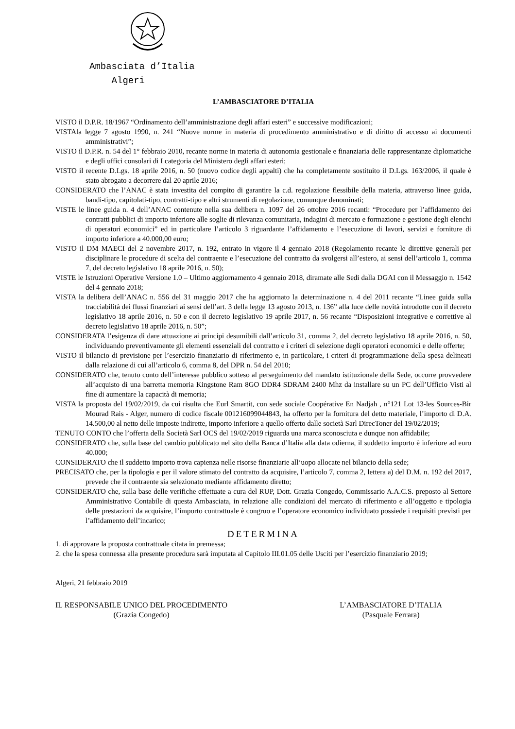Ambasciata d’Italia
Algeri
L’AMBASCIATORE D’ITALIA
VISTO il D.P.R. 18/1967 “Ordinamento dell’amministrazione degli affari esteri” e successive modificazioni;
VISTAla legge 7 agosto 1990, n. 241 “Nuove norme in materia di procedimento amministrativo e di diritto di accesso ai documenti amministrativi”;
VISTO il D.P.R. n. 54 del 1° febbraio 2010, recante norme in materia di autonomia gestionale e finanziaria delle rappresentanze diplomatiche e degli uffici consolari di I categoria del Ministero degli affari esteri;
VISTO il recente D.Lgs. 18 aprile 2016, n. 50 (nuovo codice degli appalti) che ha completamente sostituito il D.Lgs. 163/2006, il quale è stato abrogato a decorrere dal 20 aprile 2016;
CONSIDERATO che l’ANAC è stata investita del compito di garantire la c.d. regolazione flessibile della materia, attraverso linee guida, bandi-tipo, capitolati-tipo, contratti-tipo e altri strumenti di regolazione, comunque denominati;
VISTE le linee guida n. 4 dell’ANAC contenute nella sua delibera n. 1097 del 26 ottobre 2016 recanti: “Procedure per l’affidamento dei contratti pubblici di importo inferiore alle soglie di rilevanza comunitaria, indagini di mercato e formazione e gestione degli elenchi di operatori economici” ed in particolare l’articolo 3 riguardante l’affidamento e l’esecuzione di lavori, servizi e forniture di importo inferiore a 40.000,00 euro;
VISTO il DM MAECI del 2 novembre 2017, n. 192, entrato in vigore il 4 gennaio 2018 (Regolamento recante le direttive generali per disciplinare le procedure di scelta del contraente e l’esecuzione del contratto da svolgersi all’estero, ai sensi dell’articolo 1, comma 7, del decreto legislativo 18 aprile 2016, n. 50);
VISTE le Istruzioni Operative Versione 1.0 – Ultimo aggiornamento 4 gennaio 2018, diramate alle Sedi dalla DGAI con il Messaggio n. 1542 del 4 gennaio 2018;
VISTA la delibera dell’ANAC n. 556 del 31 maggio 2017 che ha aggiornato la determinazione n. 4 del 2011 recante “Linee guida sulla tracciabilità dei flussi finanziari ai sensi dell’art. 3 della legge 13 agosto 2013, n. 136” alla luce delle novità introdotte con il decreto legislativo 18 aprile 2016, n. 50 e con il decreto legislativo 19 aprile 2017, n. 56 recante “Disposizioni integrative e correttive al decreto legislativo 18 aprile 2016, n. 50”;
CONSIDERATA l’esigenza di dare attuazione ai principi desumibili dall’articolo 31, comma 2, del decreto legislativo 18 aprile 2016, n. 50, individuando preventivamente gli elementi essenziali del contratto e i criteri di selezione degli operatori economici e delle offerte;
VISTO il bilancio di previsione per l’esercizio finanziario di riferimento e, in particolare, i criteri di programmazione della spesa delineati dalla relazione di cui all’articolo 6, comma 8, del DPR n. 54 del 2010;
CONSIDERATO che, tenuto conto dell’interesse pubblico sotteso al perseguimento del mandato istituzionale della Sede, occorre provvedere all’acquisto di una barretta memoria Kingstone Ram 8GO DDR4 SDRAM 2400 Mhz da installare su un PC dell’Ufficio Visti al fine di aumentare la capacità di memoria;
VISTA la proposta del 19/02/2019, da cui risulta che Eurl Smartit, con sede sociale Coopérative En Nadjah , n°121 Lot 13-les Sources-Bir Mourad Rais - Alger, numero di codice fiscale 001216099044843, ha offerto per la fornitura del detto materiale, l’importo di D.A. 14.500,00 al netto delle imposte indirette, importo inferiore a quello offerto dalle società Sarl DirecToner del 19/02/2019;
TENUTO CONTO che l’offerta della Società Sarl OCS del 19/02/2019 riguarda una marca sconosciuta e dunque non affidabile;
CONSIDERATO che, sulla base del cambio pubblicato nel sito della Banca d’Italia alla data odierna, il suddetto importo è inferiore ad euro 40.000;
CONSIDERATO che il suddetto importo trova capienza nelle risorse finanziarie all’uopo allocate nel bilancio della sede;
PRECISATO che, per la tipologia e per il valore stimato del contratto da acquisire, l’articolo 7, comma 2, lettera a) del D.M. n. 192 del 2017, prevede che il contraente sia selezionato mediante affidamento diretto;
CONSIDERATO che, sulla base delle verifiche effettuate a cura del RUP, Dott. Grazia Congedo, Commissario A.A.C.S. preposto al Settore Amministrativo Contabile di questa Ambasciata, in relazione alle condizioni del mercato di riferimento e all’oggetto e tipologia delle prestazioni da acquisire, l’importo contrattuale è congruo e l’operatore economico individuato possiede i requisiti previsti per l’affidamento dell’incarico;
DETERMINA
1. di approvare la proposta contrattuale citata in premessa;
2. che la spesa connessa alla presente procedura sarà imputata al Capitolo III.01.05 delle Usciti per l’esercizio finanziario 2019;
Algeri, 21 febbraio 2019
IL RESPONSABILE UNICO DEL PROCEDIMENTO
(Grazia Congedo)
L’AMBASCIATORE D’ITALIA
(Pasquale Ferrara)